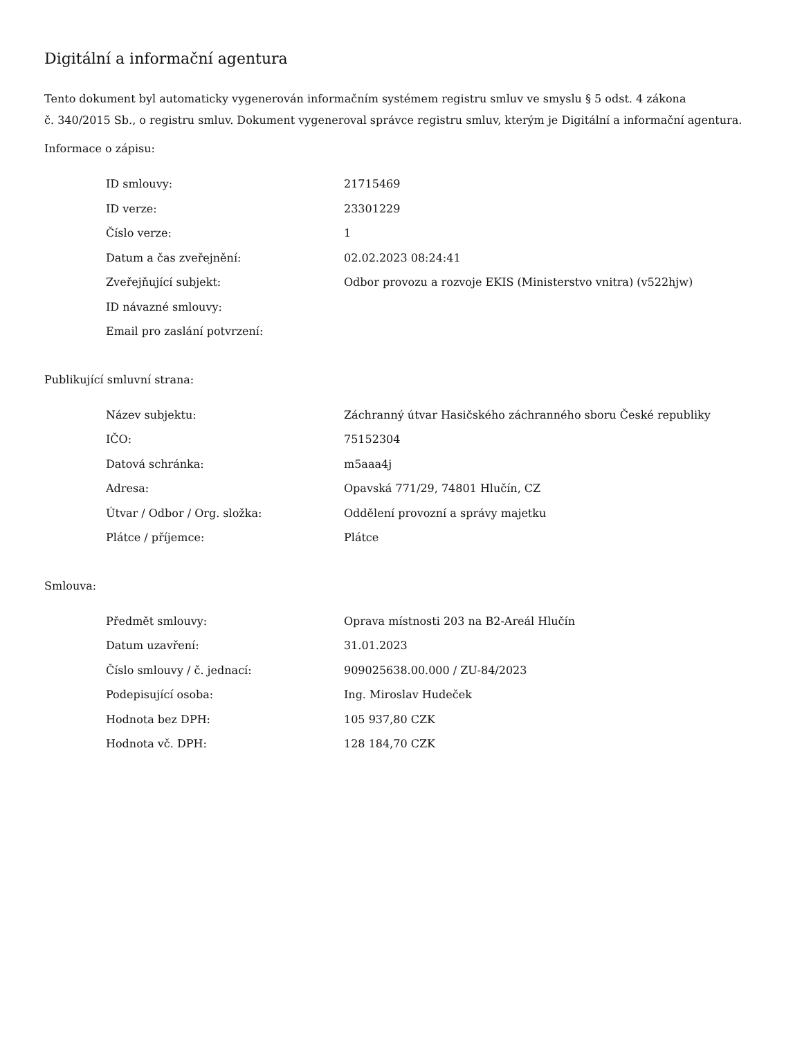Digitální a informační agentura
Tento dokument byl automaticky vygenerován informačním systémem registru smluv ve smyslu § 5 odst. 4 zákona
č. 340/2015 Sb., o registru smluv. Dokument vygeneroval správce registru smluv, kterým je Digitální a informační agentura.
Informace o zápisu:
| ID smlouvy: | 21715469 |
| ID verze: | 23301229 |
| Číslo verze: | 1 |
| Datum a čas zveřejnění: | 02.02.2023 08:24:41 |
| Zveřejňující subjekt: | Odbor provozu a rozvoje EKIS (Ministerstvo vnitra) (v522hjw) |
| ID návazné smlouvy: | |
| Email pro zaslání potvrzení: | |
Publikující smluvní strana:
| Název subjektu: | Záchranný útvar Hasičského záchranného sboru České republiky |
| IČO: | 75152304 |
| Datová schránka: | m5aaa4j |
| Adresa: | Opavská 771/29, 74801 Hlučín, CZ |
| Útvar / Odbor / Org. složka: | Oddělení provozní a správy majetku |
| Plátce / příjemce: | Plátce |
Smlouva:
| Předmět smlouvy: | Oprava místnosti 203 na B2-Areál Hlučín |
| Datum uzavření: | 31.01.2023 |
| Číslo smlouvy / č. jednací: | 909025638.00.000 / ZU-84/2023 |
| Podepisující osoba: | Ing. Miroslav Hudeček |
| Hodnota bez DPH: | 105 937,80 CZK |
| Hodnota vč. DPH: | 128 184,70 CZK |